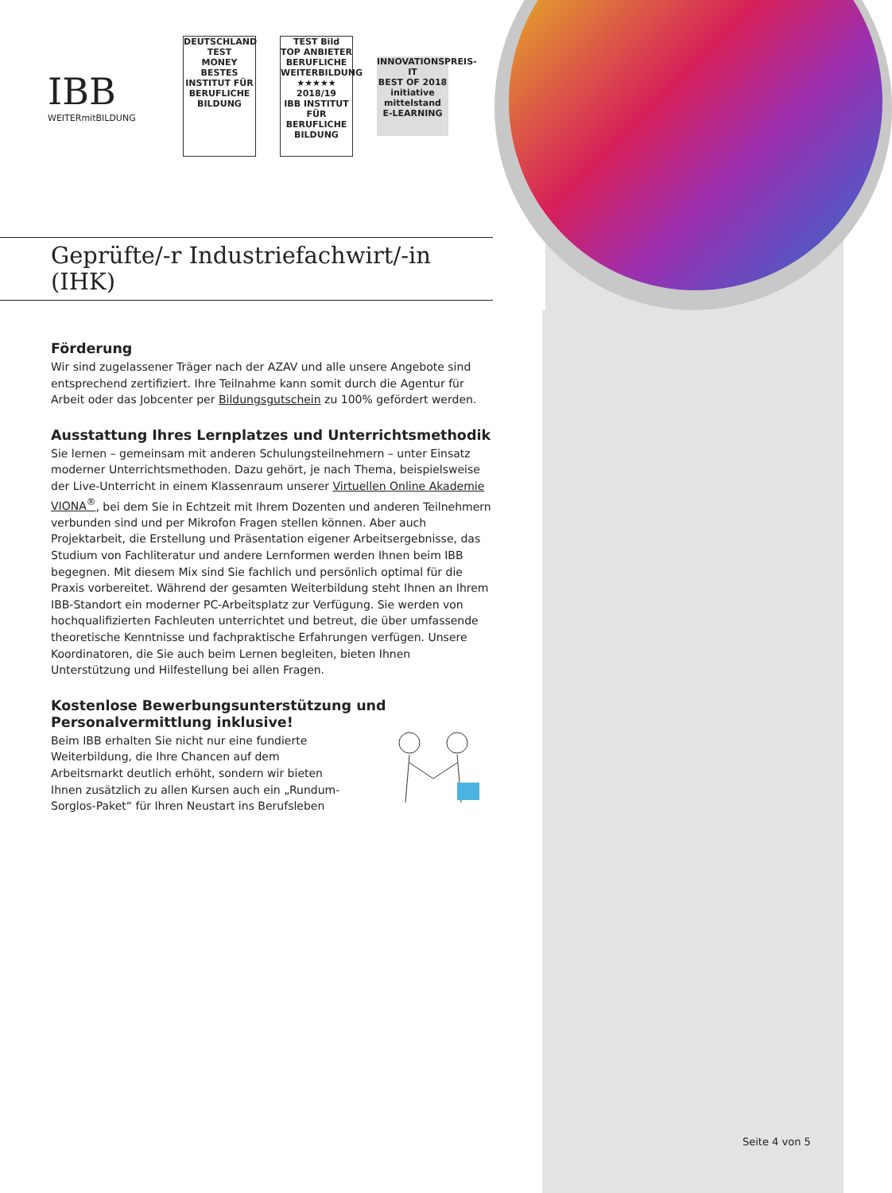IBB
WEITERmitBILDUNG
DEUTSCHLAND TEST
MONEY
BESTES
INSTITUT FÜR BERUFLICHE BILDUNG
TEST Bild
TOP ANBIETER BERUFLICHE WEITERBILDUNG
★★★★★ 2018/19
IBB INSTITUT FÜR BERUFLICHE BILDUNG
INNOVATIONSPREIS-IT
BEST OF 2018
initiative mittelstand
E-LEARNING
Geprüfte/-r Industriefachwirt/-in (IHK)
Förderung
Wir sind zugelassener Träger nach der AZAV und alle unsere Angebote sind entsprechend zertifiziert. Ihre Teilnahme kann somit durch die Agentur für Arbeit oder das Jobcenter per Bildungsgutschein zu 100% gefördert werden.
Ausstattung Ihres Lernplatzes und Unterrichtsmethodik
Sie lernen – gemeinsam mit anderen Schulungsteilnehmern – unter Einsatz moderner Unterrichtsmethoden. Dazu gehört, je nach Thema, beispielsweise der Live-Unterricht in einem Klassenraum unserer Virtuellen Online Akademie VIONA<sup>®</sup>, bei dem Sie in Echtzeit mit Ihrem Dozenten und anderen Teilnehmern verbunden sind und per Mikrofon Fragen stellen können. Aber auch Projektarbeit, die Erstellung und Präsentation eigener Arbeitsergebnisse, das Studium von Fachliteratur und andere Lernformen werden Ihnen beim IBB begegnen. Mit diesem Mix sind Sie fachlich und persönlich optimal für die Praxis vorbereitet. Während der gesamten Weiterbildung steht Ihnen an Ihrem IBB-Standort ein moderner PC-Arbeitsplatz zur Verfügung. Sie werden von hochqualifizierten Fachleuten unterrichtet und betreut, die über umfassende theoretische Kenntnisse und fachpraktische Erfahrungen verfügen. Unsere Koordinatoren, die Sie auch beim Lernen begleiten, bieten Ihnen Unterstützung und Hilfestellung bei allen Fragen.
Kostenlose Bewerbungsunterstützung und Personalvermittlung inklusive!
Beim IBB erhalten Sie nicht nur eine fundierte Weiterbildung, die Ihre Chancen auf dem Arbeitsmarkt deutlich erhöht, sondern wir bieten Ihnen zusätzlich zu allen Kursen auch ein „Rundum-Sorglos-Paket“ für Ihren Neustart ins Berufsleben
Seite 4 von 5